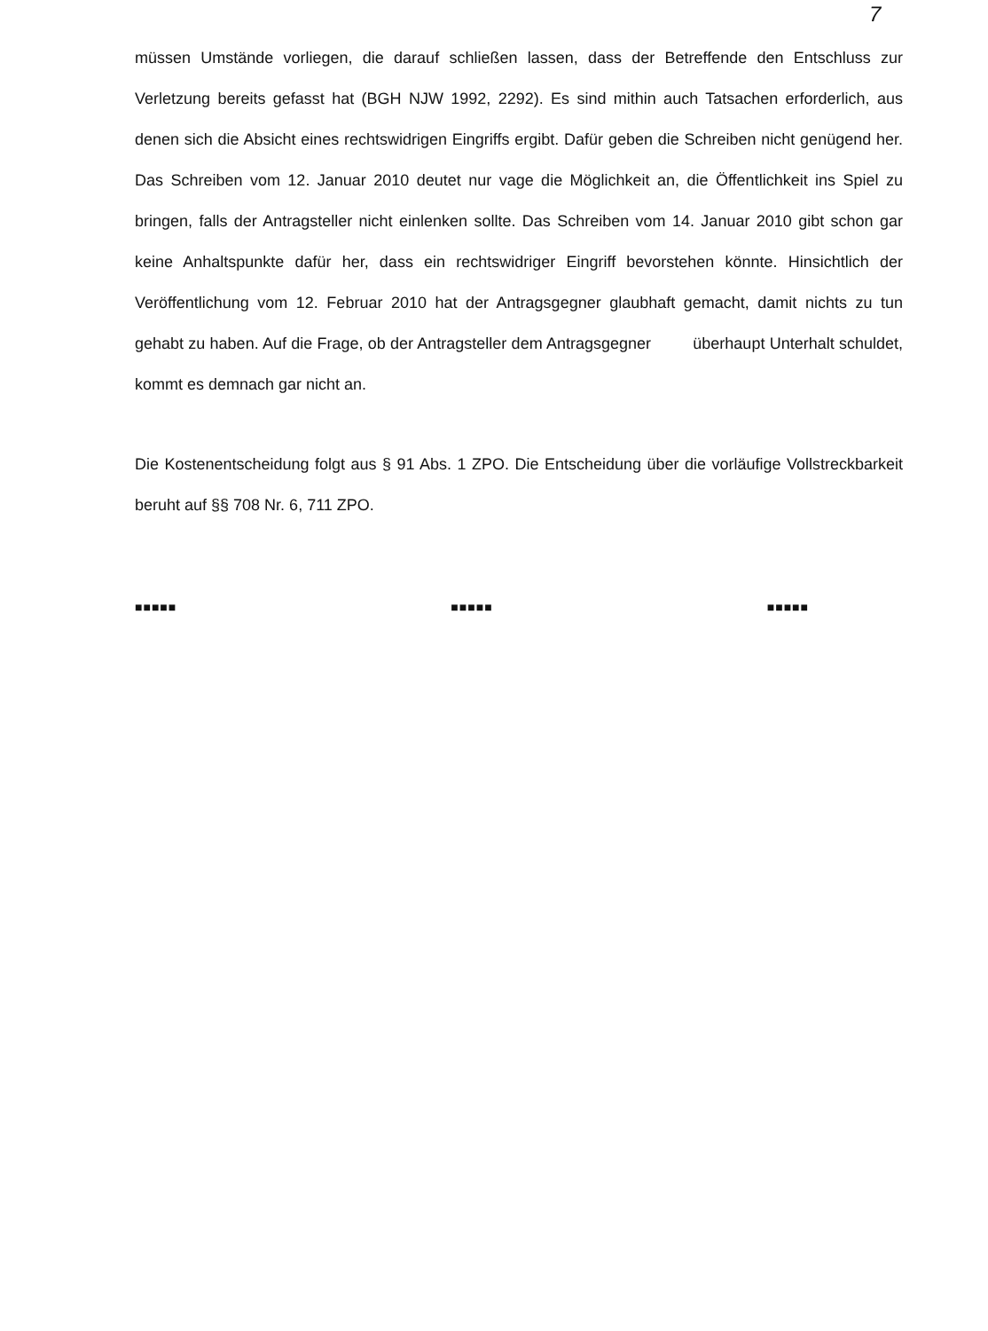7
müssen Umstände vorliegen, die darauf schließen lassen, dass der Betreffende den Entschluss zur Verletzung bereits gefasst hat (BGH NJW 1992, 2292). Es sind mithin auch Tatsachen erforderlich, aus denen sich die Absicht eines rechtswidrigen Eingriffs ergibt. Dafür geben die Schreiben nicht genügend her. Das Schreiben vom 12. Januar 2010 deutet nur vage die Möglichkeit an, die Öffentlichkeit ins Spiel zu bringen, falls der Antragsteller nicht einlenken sollte. Das Schreiben vom 14. Januar 2010 gibt schon gar keine Anhaltspunkte dafür her, dass ein rechtswidriger Eingriff bevorstehen könnte. Hinsichtlich der Veröffentlichung vom 12. Februar 2010 hat der Antragsgegner glaubhaft gemacht, damit nichts zu tun gehabt zu haben. Auf die Frage, ob der Antragsteller dem Antragsgegner überhaupt Unterhalt schuldet, kommt es demnach gar nicht an.
Die Kostenentscheidung folgt aus § 91 Abs. 1 ZPO. Die Entscheidung über die vorläufige Vollstreckbarkeit beruht auf §§ 708 Nr. 6, 711 ZPO.
■■■■■ ■■■■■ ■■■■■